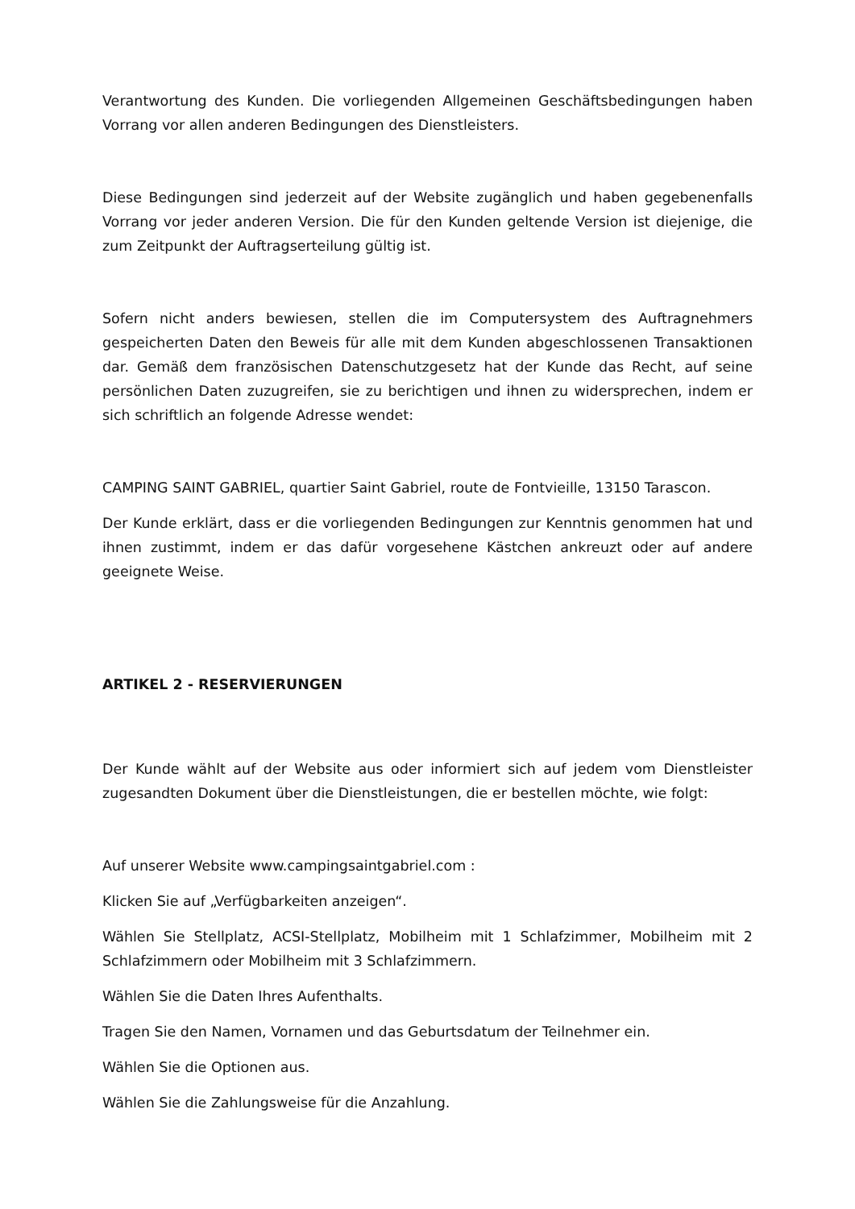Verantwortung des Kunden. Die vorliegenden Allgemeinen Geschäftsbedingungen haben Vorrang vor allen anderen Bedingungen des Dienstleisters.
Diese Bedingungen sind jederzeit auf der Website zugänglich und haben gegebenenfalls Vorrang vor jeder anderen Version. Die für den Kunden geltende Version ist diejenige, die zum Zeitpunkt der Auftragserteilung gültig ist.
Sofern nicht anders bewiesen, stellen die im Computersystem des Auftragnehmers gespeicherten Daten den Beweis für alle mit dem Kunden abgeschlossenen Transaktionen dar. Gemäß dem französischen Datenschutzgesetz hat der Kunde das Recht, auf seine persönlichen Daten zuzugreifen, sie zu berichtigen und ihnen zu widersprechen, indem er sich schriftlich an folgende Adresse wendet:
CAMPING SAINT GABRIEL, quartier Saint Gabriel, route de Fontvieille, 13150 Tarascon.
Der Kunde erklärt, dass er die vorliegenden Bedingungen zur Kenntnis genommen hat und ihnen zustimmt, indem er das dafür vorgesehene Kästchen ankreuzt oder auf andere geeignete Weise.
ARTIKEL 2 - RESERVIERUNGEN
Der Kunde wählt auf der Website aus oder informiert sich auf jedem vom Dienstleister zugesandten Dokument über die Dienstleistungen, die er bestellen möchte, wie folgt:
Auf unserer Website www.campingsaintgabriel.com :
Klicken Sie auf „Verfügbarkeiten anzeigen“.
Wählen Sie Stellplatz, ACSI-Stellplatz, Mobilheim mit 1 Schlafzimmer, Mobilheim mit 2 Schlafzimmern oder Mobilheim mit 3 Schlafzimmern.
Wählen Sie die Daten Ihres Aufenthalts.
Tragen Sie den Namen, Vornamen und das Geburtsdatum der Teilnehmer ein.
Wählen Sie die Optionen aus.
Wählen Sie die Zahlungsweise für die Anzahlung.